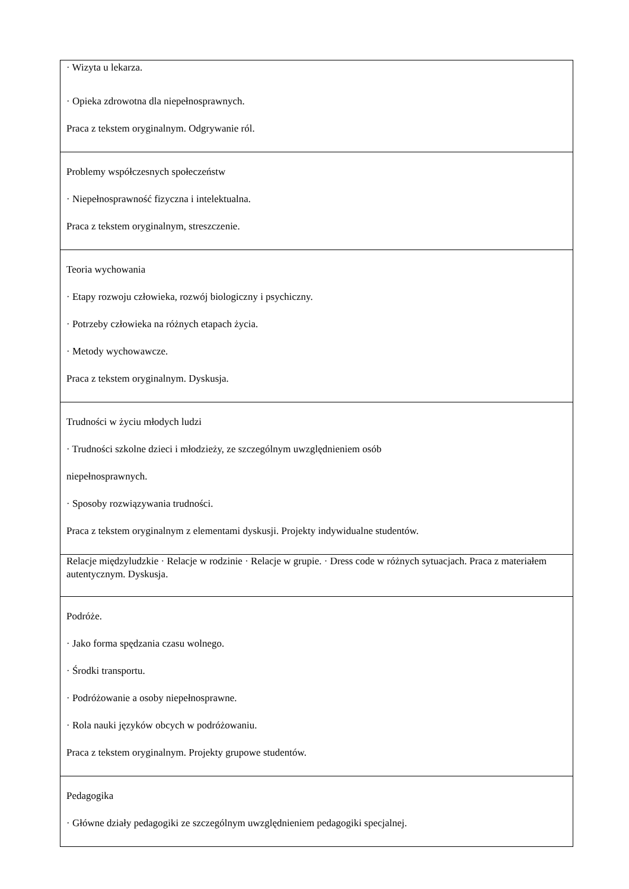| · Wizyta u lekarza. · Opieka zdrowotna dla niepełnosprawnych. Praca z tekstem oryginalnym. Odgrywanie ról. |
| Problemy współczesnych społeczeństw · Niepełnosprawność fizyczna i intelektualna. Praca z tekstem oryginalnym, streszczenie. |
| Teoria wychowania · Etapy rozwoju człowieka, rozwój biologiczny i psychiczny. · Potrzeby człowieka na różnych etapach życia. · Metody wychowawcze. Praca z tekstem oryginalnym. Dyskusja. |
| Trudności w życiu młodych ludzi · Trudności szkolne dzieci i młodzieży, ze szczególnym uwzględnieniem osób niepełnosprawnych. · Sposoby rozwiązywania trudności. Praca z tekstem oryginalnym z elementami dyskusji. Projekty indywidualne studentów. |
| Relacje międzyludzkie · Relacje w rodzinie · Relacje w grupie. · Dress code w różnych sytuacjach. Praca z materiałem autentycznym. Dyskusja. |
| Podróże. · Jako forma spędzania czasu wolnego. · Środki transportu. · Podróżowanie a osoby niepełnosprawne. · Rola nauki języków obcych w podróżowaniu. Praca z tekstem oryginalnym. Projekty grupowe studentów. |
| Pedagogika · Główne działy pedagogiki ze szczególnym uwzględnieniem pedagogiki specjalnej. |